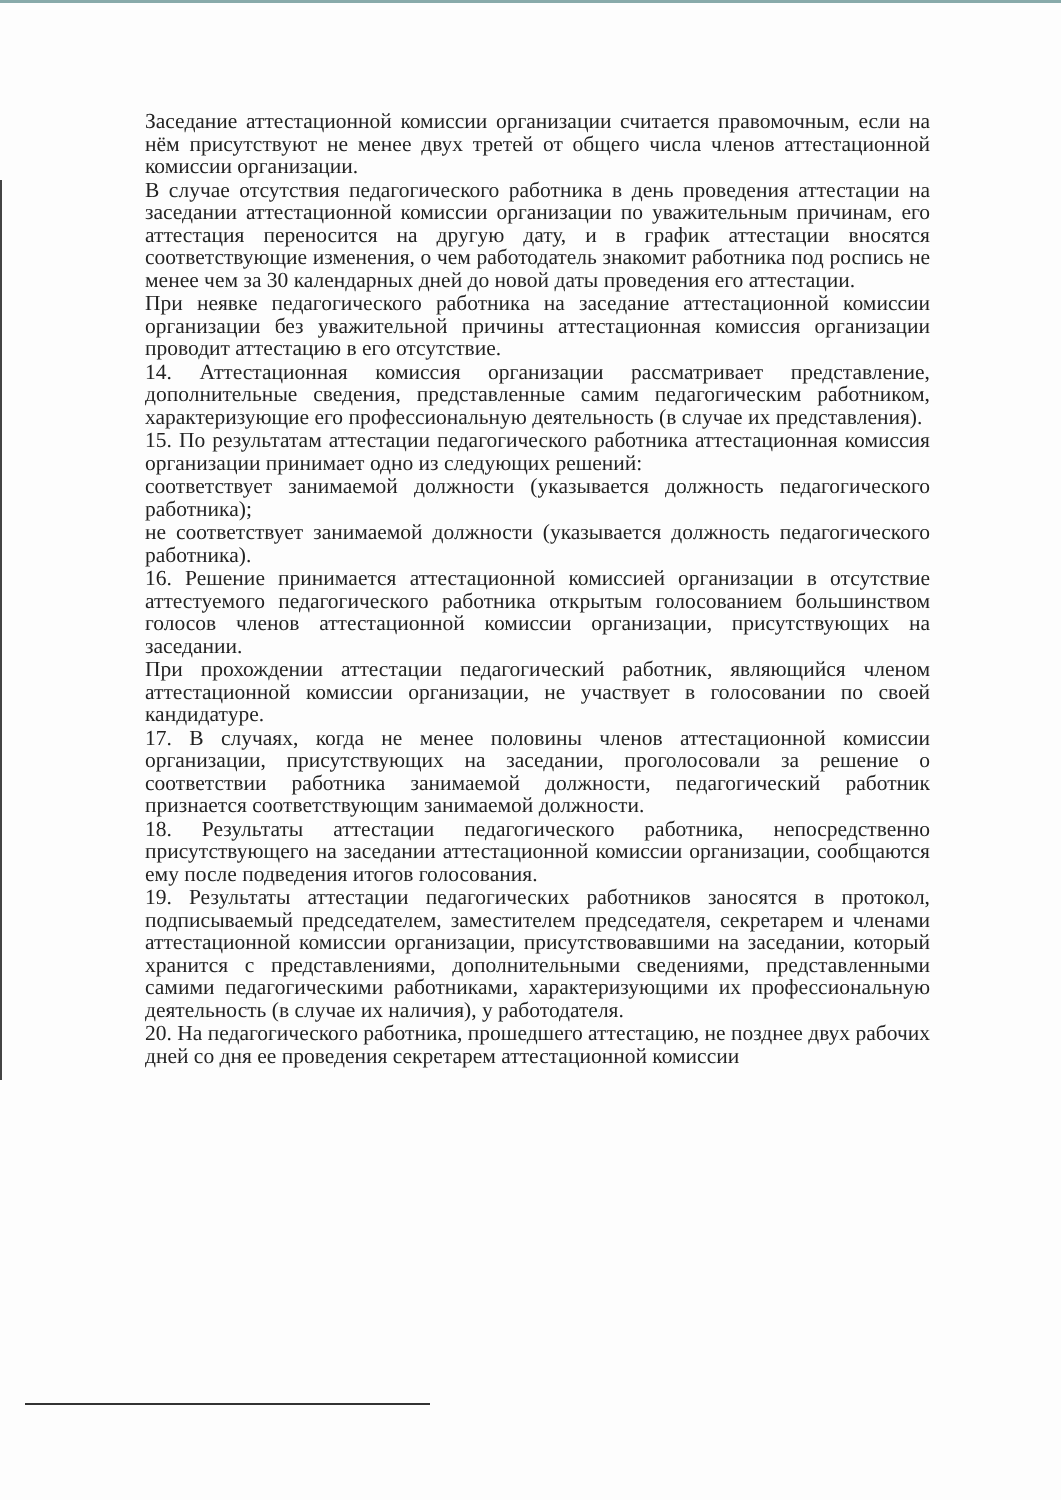Заседание аттестационной комиссии организации считается правомочным, если на нём присутствуют не менее двух третей от общего числа членов аттестационной комиссии организации.
В случае отсутствия педагогического работника в день проведения аттестации на заседании аттестационной комиссии организации по уважительным причинам, его аттестация переносится на другую дату, и в график аттестации вносятся соответствующие изменения, о чем работодатель знакомит работника под роспись не менее чем за 30 календарных дней до новой даты проведения его аттестации.
При неявке педагогического работника на заседание аттестационной комиссии организации без уважительной причины аттестационная комиссия организации проводит аттестацию в его отсутствие.
14. Аттестационная комиссия организации рассматривает представление, дополнительные сведения, представленные самим педагогическим работником, характеризующие его профессиональную деятельность (в случае их представления).
15. По результатам аттестации педагогического работника аттестационная комиссия организации принимает одно из следующих решений:
соответствует занимаемой должности (указывается должность педагогического работника);
не соответствует занимаемой должности (указывается должность педагогического работника).
16. Решение принимается аттестационной комиссией организации в отсутствие аттестуемого педагогического работника открытым голосованием большинством голосов членов аттестационной комиссии организации, присутствующих на заседании.
При прохождении аттестации педагогический работник, являющийся членом аттестационной комиссии организации, не участвует в голосовании по своей кандидатуре.
17. В случаях, когда не менее половины членов аттестационной комиссии организации, присутствующих на заседании, проголосовали за решение о соответствии работника занимаемой должности, педагогический работник признается соответствующим занимаемой должности.
18. Результаты аттестации педагогического работника, непосредственно присутствующего на заседании аттестационной комиссии организации, сообщаются ему после подведения итогов голосования.
19. Результаты аттестации педагогических работников заносятся в протокол, подписываемый председателем, заместителем председателя, секретарем и членами аттестационной комиссии организации, присутствовавшими на заседании, который хранится с представлениями, дополнительными сведениями, представленными самими педагогическими работниками, характеризующими их профессиональную деятельность (в случае их наличия), у работодателя.
20. На педагогического работника, прошедшего аттестацию, не позднее двух рабочих дней со дня ее проведения секретарем аттестационной комиссии